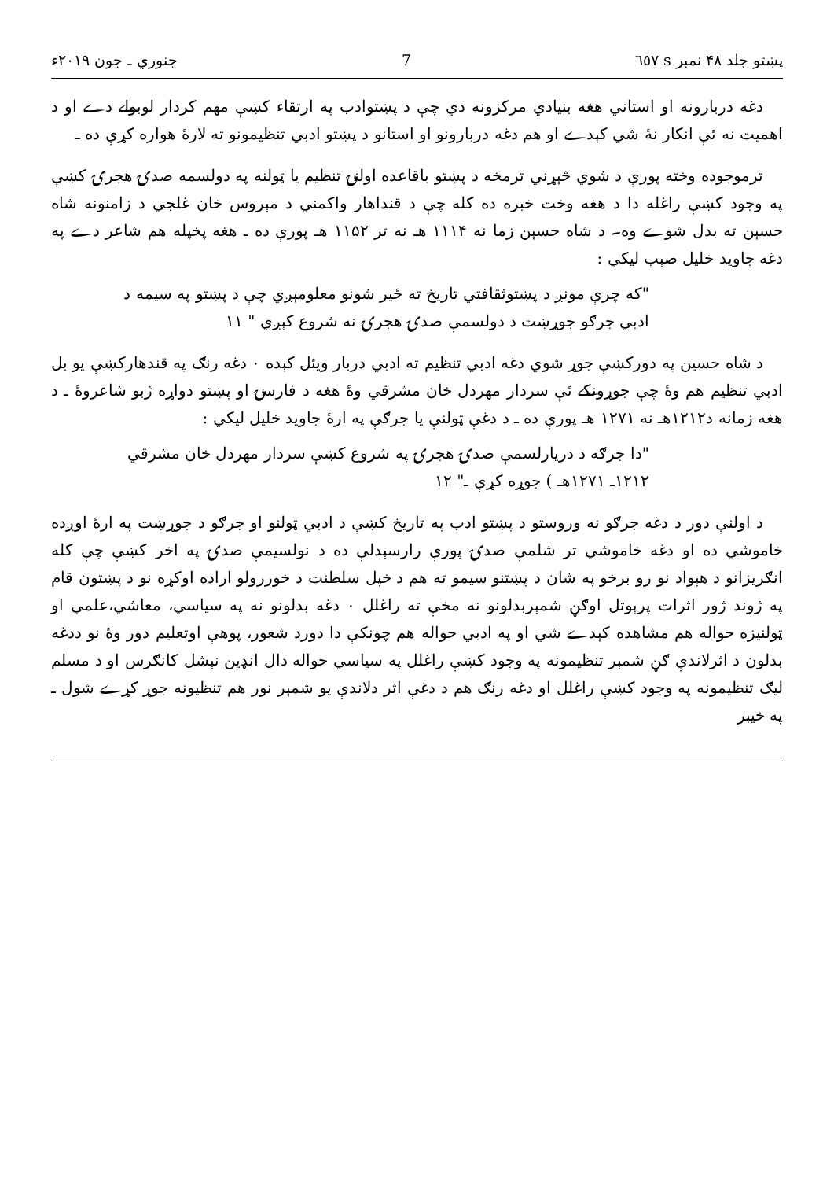پښتو جلد ۴۸ نمبر s ٦٥٧ 7 جنوري ـ جون ۲۰۱۹ء
دغه دربارونه او استاني هغه بنيادي مرکزونه دي چې د پښتوادب په ارتقاء کښې مهم کردار لوبولے دے او د اهميت نه ئې انکار نۀ شي کېدے او هم دغه دربارونو او استانو د پښتو ادبي تنظيمونو ته لارۀ هواره کړې ده ـ
ترموجوده وخته پورې د شوي څېړني ترمخه د پښتو باقاعده اولنۍ تنظيم يا ټولنه په دولسمه صدۍ هجرۍ کښې په وجود کښې راغله دا د هغه وخت خبره ده کله چې د قنداهار واکمني د مېروس خان غلجي د زامنونه شاه حسېن ته بدل شوے وه۔ د شاه حسېن زما نه ۱۱۱۴ هـ نه تر ۱۱۵۲ هـ پورې ده ـ هغه پخپله هم شاعر دے په دغه جاويد خليل صېب ليکي :
"که چرې مونږ د پښتوثقافتي تاريخ ته ځير شونو معلومېږي چې د پښتو په سيمه د
ادبي جرګو جوړښت د دولسمې صدۍ هجرۍ نه شروع کېږي " ۱۱
د شاه حسين په دورکښې جوړ شوي دغه ادبي تنظيم ته ادبي دربار ويئل کېده ۰ دغه رنګ په قندهارکښې يو بل ادبي تنظيم هم وۀ چې جوړونکے ئې سردار مهردل خان مشرقي وۀ هغه د فارسۍ او پښتو دواړه ژبو شاعروۀ ـ د هغه زمانه د۱۲۱۲هـ نه ۱۲۷۱ هـ پورې ده ـ د دغې ټولنې يا جرګې په ارۀ جاويد خليل ليکي :
"دا جرګه د دريارلسمې صدۍ هجرۍ په شروع کښې سردار مهردل خان مشرقي
۱۲۱۲ـ ۱۲۷۱هـ ) جوړه کړې ـ" ۱۲
د اولنې دور د دغه جرګو نه وروستو د پښتو ادب په تاريخ کښې د ادبي ټولنو او جرګو د جوړښت په ارۀ اوږده خاموشي ده او دغه خاموشي تر شلمې صدۍ پورې رارسېدلې ده د نولسيمې صدۍ په اخر کښې چې کله انګريزانو د هېواد نو رو برخو په شان د پښتنو سيمو ته هم د خپل سلطنت د خوررولو اراده اوکړه نو د پښتون قام په ژوند ژور اثرات پرېوتل اوګڼ شمېربدلونو نه مخې ته راغلل ۰ دغه بدلونو نه په سياسي، معاشي،علمي او ټولنيزه حواله هم مشاهده کېدے شي او په ادبي حواله هم چونکې دا دورد شعور، پوهې اوتعليم دور وۀ نو ددغه بدلون د اثرلاندې ګڼ شمېر تنظيمونه په وجود کښې راغلل په سياسي حواله دال انډين نېشل کانګرس او د مسلم ليګ تنظيمونه په وجود کښې راغلل او دغه رنګ هم د دغې اثر دلاندې يو شمېر نور هم تنظيونه جوړ کړے شول ـ په خيبر